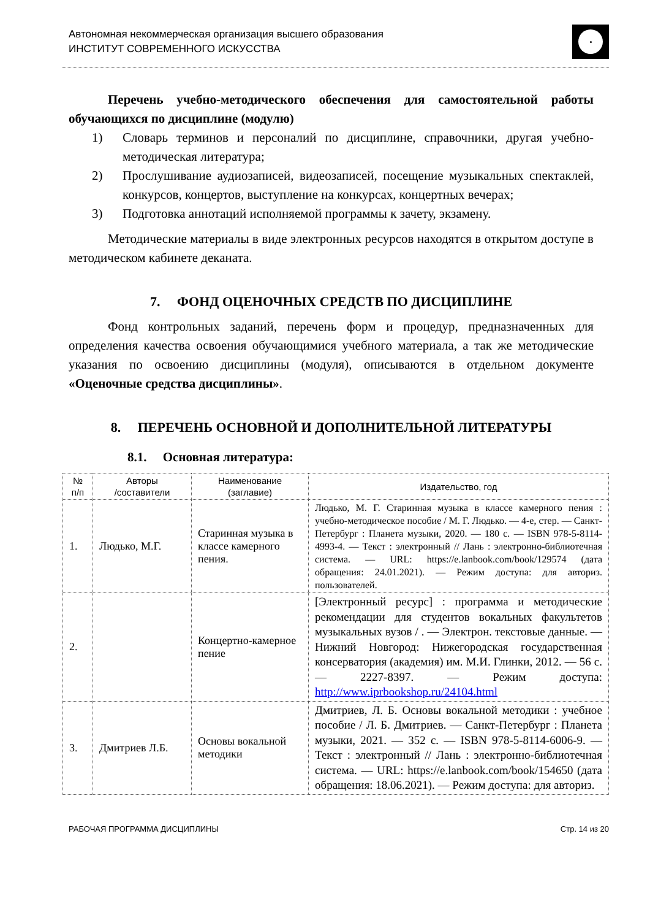Автономная некоммерческая организация высшего образования
ИНСТИТУТ СОВРЕМЕННОГО ИСКУССТВА
Перечень учебно-методического обеспечения для самостоятельной работы обучающихся по дисциплине (модулю)
1) Словарь терминов и персоналий по дисциплине, справочники, другая учебно-методическая литература;
2) Прослушивание аудиозаписей, видеозаписей, посещение музыкальных спектаклей, конкурсов, концертов, выступление на конкурсах, концертных вечерах;
3) Подготовка аннотаций исполняемой программы к зачету, экзамену.
Методические материалы в виде электронных ресурсов находятся в открытом доступе в методическом кабинете деканата.
7. ФОНД ОЦЕНОЧНЫХ СРЕДСТВ ПО ДИСЦИПЛИНЕ
Фонд контрольных заданий, перечень форм и процедур, предназначенных для определения качества освоения обучающимися учебного материала, а так же методические указания по освоению дисциплины (модуля), описываются в отдельном документе «Оценочные средства дисциплины».
8. ПЕРЕЧЕНЬ ОСНОВНОЙ И ДОПОЛНИТЕЛЬНОЙ ЛИТЕРАТУРЫ
8.1. Основная литература:
| № п/п | Авторы /составители | Наименование (заглавие) | Издательство, год |
| --- | --- | --- | --- |
| 1. | Людько, М.Г. | Старинная музыка в классе камерного пения. | Людько, М. Г. Старинная музыка в классе камерного пения : учебно-методическое пособие / М. Г. Людько. — 4-е, стер. — Санкт-Петербург : Планета музыки, 2020. — 180 с. — ISBN 978-5-8114-4993-4. — Текст : электронный // Лань : электронно-библиотечная система. — URL: https://e.lanbook.com/book/129574 (дата обращения: 24.01.2021). — Режим доступа: для авториз. пользователей. |
| 2. | | Концертно-камерное пение | [Электронный ресурс] : программа и методические рекомендации для студентов вокальных факультетов музыкальных вузов / . — Электрон. текстовые данные. — Нижний Новгород: Нижегородская государственная консерватория (академия) им. М.И. Глинки, 2012. — 56 с. — 2227-8397. — Режим доступа: http://www.iprbookshop.ru/24104.html |
| 3. | Дмитриев Л.Б. | Основы вокальной методики | Дмитриев, Л. Б. Основы вокальной методики : учебное пособие / Л. Б. Дмитриев. — Санкт-Петербург : Планета музыки, 2021. — 352 с. — ISBN 978-5-8114-6006-9. — Текст : электронный // Лань : электронно-библиотечная система. — URL: https://e.lanbook.com/book/154650 (дата обращения: 18.06.2021). — Режим доступа: для авториз. |
РАБОЧАЯ ПРОГРАММА ДИСЦИПЛИНЫ Стр. 14 из 20